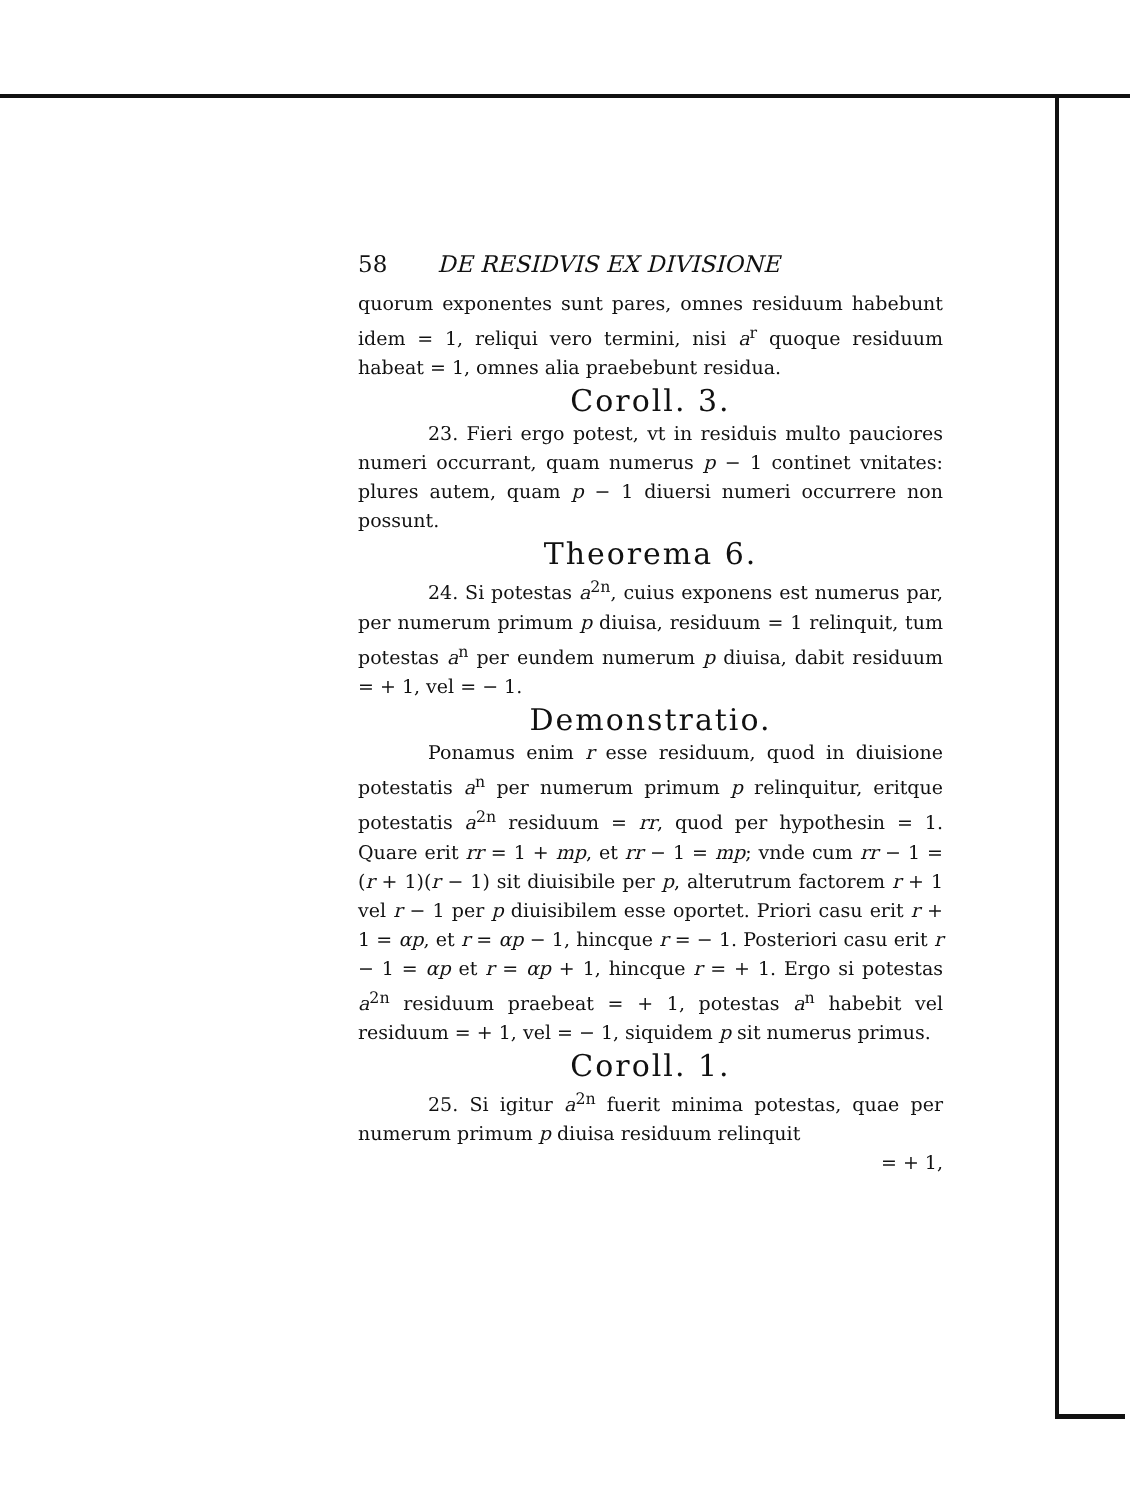58 DE RESIDVIS EX DIVISIONE
quorum exponentes sunt pares, omnes residuum habebunt idem = 1, reliqui vero termini, nisi a<sup>r</sup> quoque residuum habeat = 1, omnes alia praebebunt residua.
Coroll. 3.
23. Fieri ergo potest, vt in residuis multo pauciores numeri occurrant, quam numerus p − 1 continet vnitates: plures autem, quam p − 1 diuersi numeri occurrere non possunt.
Theorema 6.
24. Si potestas a<sup>2n</sup>, cuius exponens est numerus par, per numerum primum p diuisa, residuum = 1 relinquit, tum potestas a<sup>n</sup> per eundem numerum p diuisa, dabit residuum = + 1, vel = − 1.
Demonstratio.
Ponamus enim r esse residuum, quod in diuisione potestatis a<sup>n</sup> per numerum primum p relinquitur, eritque potestatis a<sup>2n</sup> residuum = rr, quod per hypothesin = 1. Quare erit rr = 1 + mp, et rr − 1 = mp; vnde cum rr − 1 = (r + 1)(r − 1) sit diuisibile per p, alterutrum factorem r + 1 vel r − 1 per p diuisibilem esse oportet. Priori casu erit r + 1 = αp, et r = αp − 1, hincque r = − 1. Posteriori casu erit r − 1 = αp et r = αp + 1, hincque r = + 1. Ergo si potestas a<sup>2n</sup> residuum praebeat = + 1, potestas a<sup>n</sup> habebit vel residuum = + 1, vel = − 1, siquidem p sit numerus primus.
Coroll. 1.
25. Si igitur a<sup>2n</sup> fuerit minima potestas, quae per numerum primum p diuisa residuum relinquit
= + 1,